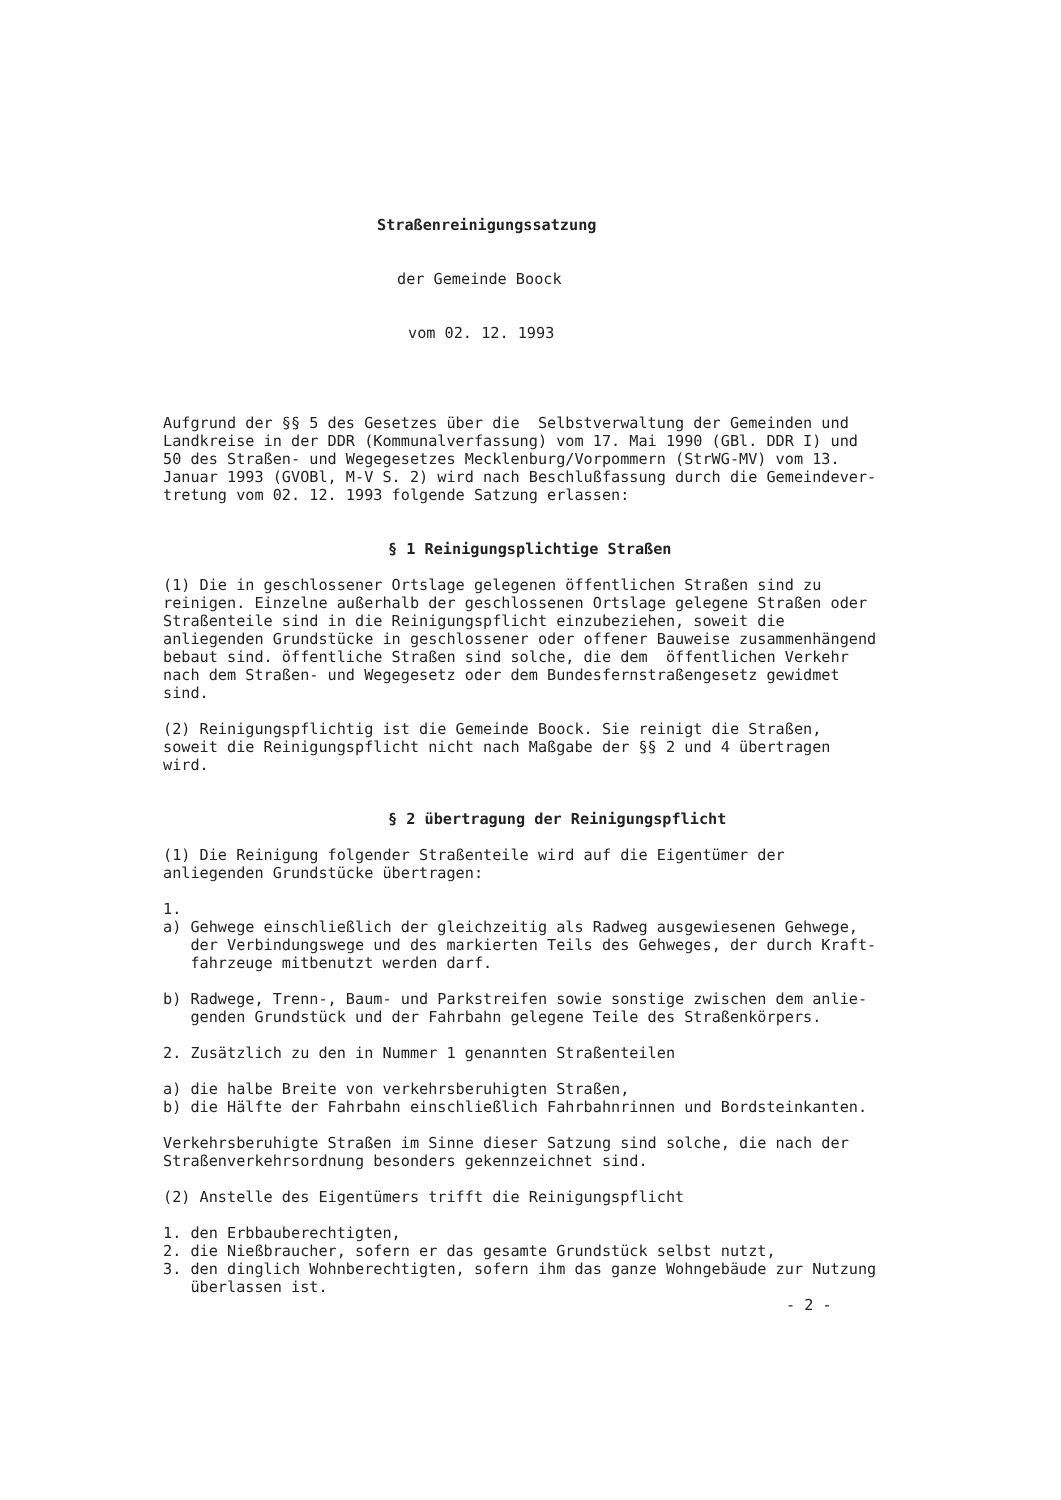Straßenreinigungssatzung
der Gemeinde Boock
vom 02. 12. 1993
Aufgrund der §§ 5 des Gesetzes über die Selbstverwaltung der Gemeinden und Landkreise in der DDR (Kommunalverfassung) vom 17. Mai 1990 (GBl. DDR I) und 50 des Straßen- und Wegegesetzes Mecklenburg/Vorpommern (StrWG-MV) vom 13. Januar 1993 (GVOBl, M-V S. 2) wird nach Beschlußfassung durch die Gemeindever- tretung vom 02. 12. 1993 folgende Satzung erlassen:
§ 1 Reinigungsplichtige Straßen
(1) Die in geschlossener Ortslage gelegenen öffentlichen Straßen sind zu reinigen. Einzelne außerhalb der geschlossenen Ortslage gelegene Straßen oder Straßenteile sind in die Reinigungspflicht einzubeziehen, soweit die anliegenden Grundstücke in geschlossener oder offener Bauweise zusammenhängend bebaut sind. öffentliche Straßen sind solche, die dem öffentlichen Verkehr nach dem Straßen- und Wegegesetz oder dem Bundesfernstraßengesetz gewidmet sind.
(2) Reinigungspflichtig ist die Gemeinde Boock. Sie reinigt die Straßen, soweit die Reinigungspflicht nicht nach Maßgabe der §§ 2 und 4 übertragen wird.
§ 2 übertragung der Reinigungspflicht
(1) Die Reinigung folgender Straßenteile wird auf die Eigentümer der anliegenden Grundstücke übertragen:
1. a) Gehwege einschließlich der gleichzeitig als Radweg ausgewiesenen Gehwege, der Verbindungswege und des markierten Teils des Gehweges, der durch Kraft- fahrzeuge mitbenutzt werden darf.
b) Radwege, Trenn-, Baum- und Parkstreifen sowie sonstige zwischen dem anlie- genden Grundstück und der Fahrbahn gelegene Teile des Straßenkörpers.
2. Zusätzlich zu den in Nummer 1 genannten Straßenteilen
a) die halbe Breite von verkehrsberuhigten Straßen, b) die Hälfte der Fahrbahn einschließlich Fahrbahnrinnen und Bordsteinkanten.
Verkehrsberuhigte Straßen im Sinne dieser Satzung sind solche, die nach der Straßenverkehrsordnung besonders gekennzeichnet sind.
(2) Anstelle des Eigentümers trifft die Reinigungspflicht
1. den Erbbauberechtigten, 2. die Nießbraucher, sofern er das gesamte Grundstück selbst nutzt, 3. den dinglich Wohnberechtigten, sofern ihm das ganze Wohngebäude zur Nutzung überlassen ist.
- 2 -